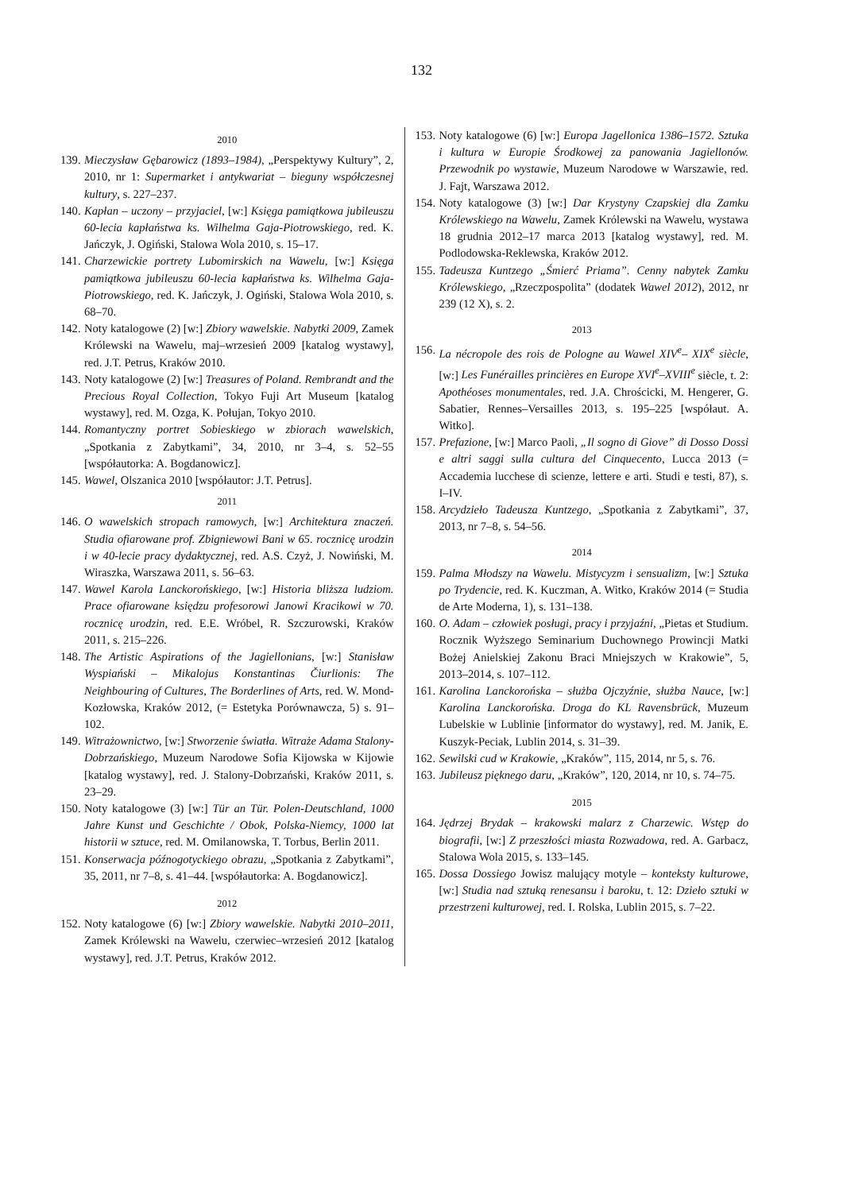132
2010
139. Mieczysław Gębarowicz (1893–1984), „Perspektywy Kultury”, 2, 2010, nr 1: Supermarket i antykwariat – bieguny współczesnej kultury, s. 227–237.
140. Kapłan – uczony – przyjaciel, [w:] Księga pamiątkowa jubileuszu 60-lecia kapłaństwa ks. Wilhelma Gaja-Piotrowskiego, red. K. Jańczyk, J. Ogiński, Stalowa Wola 2010, s. 15–17.
141. Charzewickie portrety Lubomirskich na Wawelu, [w:] Księga pamiątkowa jubileuszu 60-lecia kapłaństwa ks. Wilhelma Gaja-Piotrowskiego, red. K. Jańczyk, J. Ogiński, Stalowa Wola 2010, s. 68–70.
142. Noty katalogowe (2) [w:] Zbiory wawelskie. Nabytki 2009, Zamek Królewski na Wawelu, maj–wrzesień 2009 [katalog wystawy], red. J.T. Petrus, Kraków 2010.
143. Noty katalogowe (2) [w:] Treasures of Poland. Rembrandt and the Precious Royal Collection, Tokyo Fuji Art Museum [katalog wystawy], red. M. Ozga, K. Połujan, Tokyo 2010.
144. Romantyczny portret Sobieskiego w zbiorach wawelskich, „Spotkania z Zabytkami”, 34, 2010, nr 3–4, s. 52–55 [współautorka: A. Bogdanowicz].
145. Wawel, Olszanica 2010 [współautor: J.T. Petrus].
2011
146. O wawelskich stropach ramowych, [w:] Architektura znaczeń. Studia ofiarowane prof. Zbigniewowi Bani w 65. rocznicę urodzin i w 40-lecie pracy dydaktycznej, red. A.S. Czyż, J. Nowiński, M. Wiraszka, Warszawa 2011, s. 56–63.
147. Wawel Karola Lanckorońskiego, [w:] Historia bliższa ludziom. Prace ofiarowane księdzu profesorowi Janowi Kracikowi w 70. rocznicę urodzin, red. E.E. Wróbel, R. Szczurowski, Kraków 2011, s. 215–226.
148. The Artistic Aspirations of the Jagiellonians, [w:] Stanisław Wyspiański – Mikalojus Konstantinas Čiurlionis: The Neighbouring of Cultures, The Borderlines of Arts, red. W. Mond-Kozłowska, Kraków 2012, (= Estetyka Porównawcza, 5) s. 91–102.
149. Witrażownictwo, [w:] Stworzenie światła. Witraże Adama Stalony-Dobrzańskiego, Muzeum Narodowe Sofia Kijowska w Kijowie [katalog wystawy], red. J. Stalony-Dobrzański, Kraków 2011, s. 23–29.
150. Noty katalogowe (3) [w:] Tür an Tür. Polen-Deutschland, 1000 Jahre Kunst und Geschichte / Obok, Polska-Niemcy, 1000 lat historii w sztuce, red. M. Omilanowska, T. Torbus, Berlin 2011.
151. Konserwacja późnogotyckiego obrazu, „Spotkania z Zabytkami”, 35, 2011, nr 7–8, s. 41–44. [współautorka: A. Bogdanowicz].
2012
152. Noty katalogowe (6) [w:] Zbiory wawelskie. Nabytki 2010–2011, Zamek Królewski na Wawelu, czerwiec–wrzesień 2012 [katalog wystawy], red. J.T. Petrus, Kraków 2012.
153. Noty katalogowe (6) [w:] Europa Jagellonica 1386–1572. Sztuka i kultura w Europie Środkowej za panowania Jagiellonów. Przewodnik po wystawie, Muzeum Narodowe w Warszawie, red. J. Fajt, Warszawa 2012.
154. Noty katalogowe (3) [w:] Dar Krystyny Czapskiej dla Zamku Królewskiego na Wawelu, Zamek Królewski na Wawelu, wystawa 18 grudnia 2012–17 marca 2013 [katalog wystawy], red. M. Podlodowska-Reklewska, Kraków 2012.
155. Tadeusza Kuntzego „Śmierć Priama”. Cenny nabytek Zamku Królewskiego, „Rzeczpospolita” (dodatek Wawel 2012), 2012, nr 239 (12 X), s. 2.
2013
156. La nécropole des rois de Pologne au Wawel XIV<sup>e</sup>– XIX<sup>e</sup> siècle, [w:] Les Funérailles princières en Europe XVI<sup>e</sup>–XVIII<sup>e</sup> siècle, t. 2: Apothéoses monumentales, red. J.A. Chrościcki, M. Hengerer, G. Sabatier, Rennes–Versailles 2013, s. 195–225 [współaut. A. Witko].
157. Prefazione, [w:] Marco Paoli, „Il sogno di Giove” di Dosso Dossi e altri saggi sulla cultura del Cinquecento, Lucca 2013 (= Accademia lucchese di scienze, lettere e arti. Studi e testi, 87), s. I–IV.
158. Arcydzieło Tadeusza Kuntzego, „Spotkania z Zabytkami”, 37, 2013, nr 7–8, s. 54–56.
2014
159. Palma Młodszy na Wawelu. Mistycyzm i sensualizm, [w:] Sztuka po Trydencie, red. K. Kuczman, A. Witko, Kraków 2014 (= Studia de Arte Moderna, 1), s. 131–138.
160. O. Adam – człowiek posługi, pracy i przyjaźni, „Pietas et Studium. Rocznik Wyższego Seminarium Duchownego Prowincji Matki Bożej Anielskiej Zakonu Braci Mniejszych w Krakowie”, 5, 2013–2014, s. 107–112.
161. Karolina Lanckorońska – służba Ojczyźnie, służba Nauce, [w:] Karolina Lanckorońska. Droga do KL Ravensbrück, Muzeum Lubelskie w Lublinie [informator do wystawy], red. M. Janik, E. Kuszyk-Peciak, Lublin 2014, s. 31–39.
162. Sewilski cud w Krakowie, „Kraków”, 115, 2014, nr 5, s. 76.
163. Jubileusz pięknego daru, „Kraków”, 120, 2014, nr 10, s. 74–75.
2015
164. Jędrzej Brydak – krakowski malarz z Charzewic. Wstęp do biografii, [w:] Z przeszłości miasta Rozwadowa, red. A. Garbacz, Stalowa Wola 2015, s. 133–145.
165. Dossa Dossiego Jowisz malujący motyle – konteksty kulturowe, [w:] Studia nad sztuką renesansu i baroku, t. 12: Dzieło sztuki w przestrzeni kulturowej, red. I. Rolska, Lublin 2015, s. 7–22.